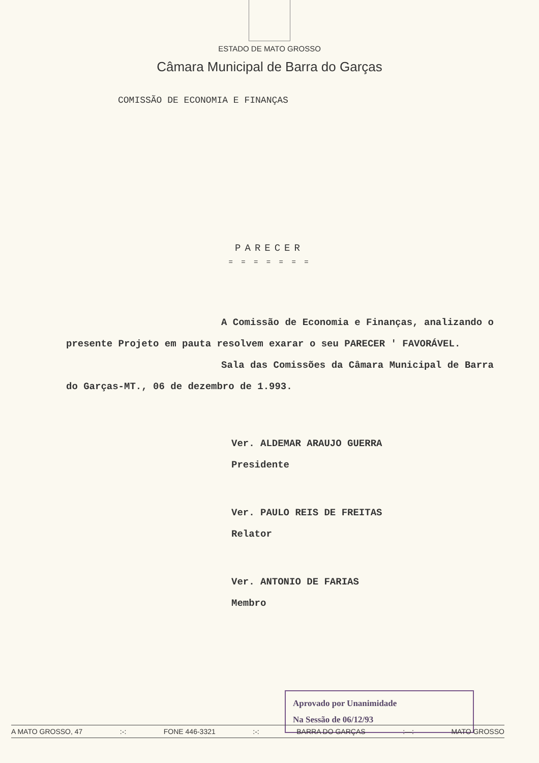ESTADO DE MATO GROSSO
Câmara Municipal de Barra do Garças
COMISSÃO DE ECONOMIA E FINANÇAS
PARECER
= = = = = = =
A Comissão de Economia e Finanças, analizando o presente Projeto em pauta resolvem exarar o seu PARECER ' FAVORÁVEL.
Sala das Comissões da Câmara Municipal de Barra do Garças-MT., 06 de dezembro de 1.993.
Ver. ALDEMAR ARAUJO GUERRA
Presidente
Ver. PAULO REIS DE FREITAS
Relator
Ver. ANTONIO DE FARIAS
Membro
Aprovado por Unanimidade
Na Sessão de 06/12/93
A MATO GROSSO, 47:-: FONE 446-3321:-: BARRA DO GARÇAS:—: MATO GROSSO